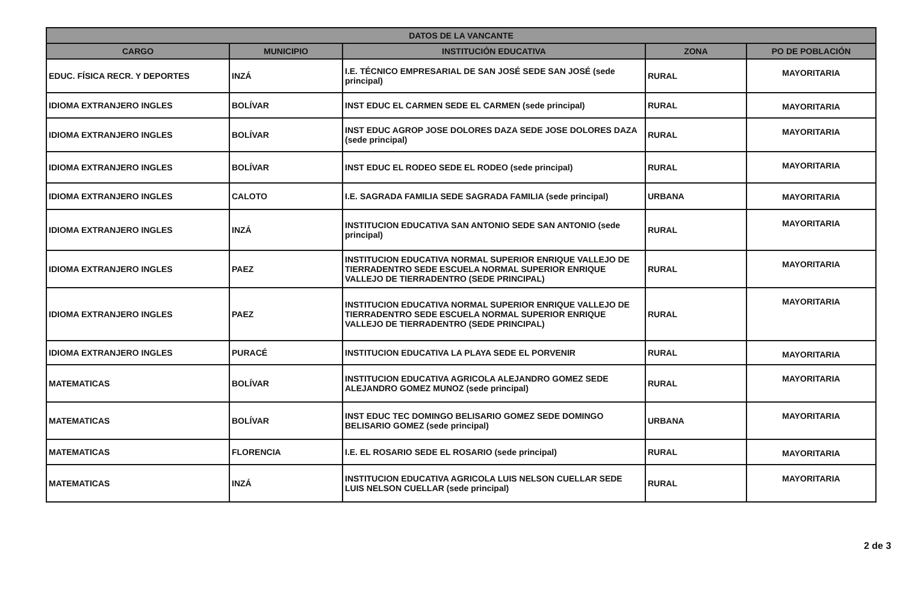| DATOS DE LA VANCANTE | | | | |
| --- | --- | --- | --- | --- |
| CARGO | MUNICIPIO | INSTITUCIÓN EDUCATIVA | ZONA | PO DE POBLACIÓN |
| EDUC. FÍSICA RECR. Y DEPORTES | INZÁ | I.E. TÉCNICO EMPRESARIAL DE SAN JOSÉ SEDE SAN JOSÉ (sede principal) | RURAL | MAYORITARIA |
| IDIOMA EXTRANJERO INGLES | BOLÍVAR | INST EDUC EL CARMEN SEDE EL CARMEN (sede principal) | RURAL | MAYORITARIA |
| IDIOMA EXTRANJERO INGLES | BOLÍVAR | INST EDUC AGROP JOSE DOLORES DAZA SEDE JOSE DOLORES DAZA (sede principal) | RURAL | MAYORITARIA |
| IDIOMA EXTRANJERO INGLES | BOLÍVAR | INST EDUC EL RODEO SEDE EL RODEO (sede principal) | RURAL | MAYORITARIA |
| IDIOMA EXTRANJERO INGLES | CALOTO | I.E. SAGRADA FAMILIA SEDE SAGRADA FAMILIA (sede principal) | URBANA | MAYORITARIA |
| IDIOMA EXTRANJERO INGLES | INZÁ | INSTITUCION EDUCATIVA SAN ANTONIO SEDE SAN ANTONIO (sede principal) | RURAL | MAYORITARIA |
| IDIOMA EXTRANJERO INGLES | PAEZ | INSTITUCION EDUCATIVA NORMAL SUPERIOR ENRIQUE VALLEJO DE TIERRADENTRO SEDE ESCUELA NORMAL SUPERIOR ENRIQUE VALLEJO DE TIERRADENTRO (SEDE PRINCIPAL) | RURAL | MAYORITARIA |
| IDIOMA EXTRANJERO INGLES | PAEZ | INSTITUCION EDUCATIVA NORMAL SUPERIOR ENRIQUE VALLEJO DE TIERRADENTRO SEDE ESCUELA NORMAL SUPERIOR ENRIQUE VALLEJO DE TIERRADENTRO (SEDE PRINCIPAL) | RURAL | MAYORITARIA |
| IDIOMA EXTRANJERO INGLES | PURACÉ | INSTITUCION EDUCATIVA LA PLAYA SEDE EL PORVENIR | RURAL | MAYORITARIA |
| MATEMATICAS | BOLÍVAR | INSTITUCION EDUCATIVA AGRICOLA ALEJANDRO GOMEZ SEDE ALEJANDRO GOMEZ MUNOZ (sede principal) | RURAL | MAYORITARIA |
| MATEMATICAS | BOLÍVAR | INST EDUC TEC DOMINGO BELISARIO GOMEZ SEDE DOMINGO BELISARIO GOMEZ (sede principal) | URBANA | MAYORITARIA |
| MATEMATICAS | FLORENCIA | I.E. EL ROSARIO SEDE EL ROSARIO (sede principal) | RURAL | MAYORITARIA |
| MATEMATICAS | INZÁ | INSTITUCION EDUCATIVA AGRICOLA LUIS NELSON CUELLAR SEDE LUIS NELSON CUELLAR (sede principal) | RURAL | MAYORITARIA |
2 de 3